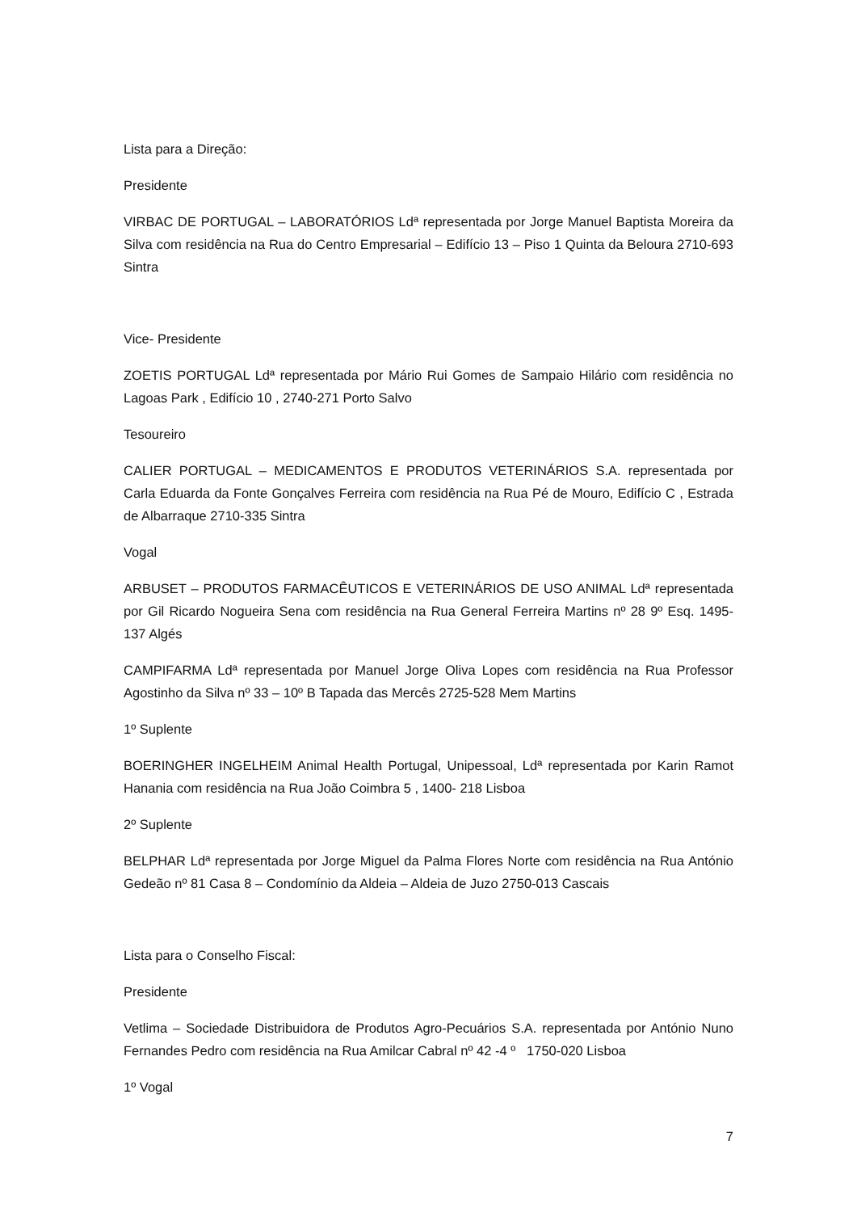Lista para a Direção:
Presidente
VIRBAC DE PORTUGAL – LABORATÓRIOS Ldª representada por Jorge Manuel Baptista Moreira da Silva com residência na Rua do Centro Empresarial – Edifício 13 – Piso 1 Quinta da Beloura 2710-693 Sintra
Vice- Presidente
ZOETIS PORTUGAL Ldª representada por Mário Rui Gomes de Sampaio Hilário com residência no Lagoas Park , Edifício 10 , 2740-271 Porto Salvo
Tesoureiro
CALIER PORTUGAL – MEDICAMENTOS E PRODUTOS VETERINÁRIOS S.A. representada por Carla Eduarda da Fonte Gonçalves Ferreira com residência na Rua Pé de Mouro, Edifício C , Estrada de Albarraque 2710-335 Sintra
Vogal
ARBUSET – PRODUTOS FARMACÊUTICOS E VETERINÁRIOS DE USO ANIMAL Ldª representada por Gil Ricardo Nogueira Sena com residência na Rua General Ferreira Martins nº 28 9º Esq. 1495-137 Algés
CAMPIFARMA Ldª representada por Manuel Jorge Oliva Lopes com residência na Rua Professor Agostinho da Silva nº 33 – 10º B Tapada das Mercês 2725-528 Mem Martins
1º Suplente
BOERINGHER INGELHEIM Animal Health Portugal, Unipessoal, Ldª representada por Karin Ramot Hanania com residência na Rua João Coimbra 5 , 1400- 218 Lisboa
2º Suplente
BELPHAR Ldª representada por Jorge Miguel da Palma Flores Norte com residência na Rua António Gedeão nº 81 Casa 8 – Condomínio da Aldeia – Aldeia de Juzo 2750-013 Cascais
Lista para o Conselho Fiscal:
Presidente
Vetlima – Sociedade Distribuidora de Produtos Agro-Pecuários S.A. representada por António Nuno Fernandes Pedro com residência na Rua Amilcar Cabral nº 42 -4 º 1750-020 Lisboa
1º Vogal
7